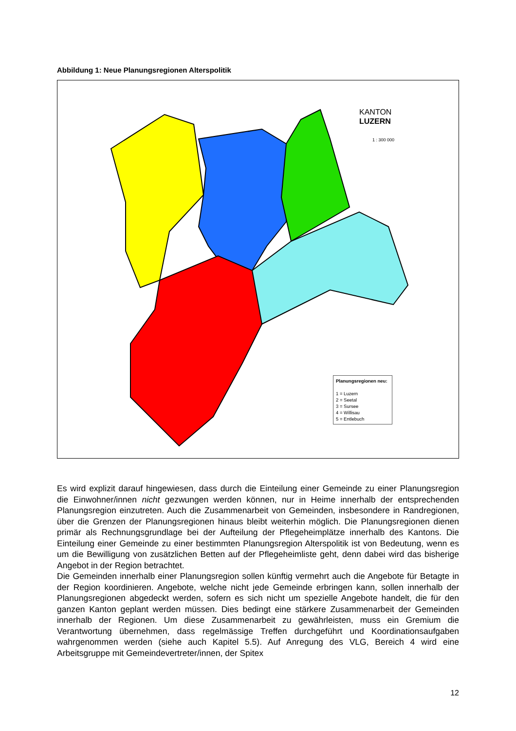Abbildung 1: Neue Planungsregionen Alterspolitik
KANTON
LUZERN
1 : 300 000
Planungsregionen neu:
1 = Luzern
2 = Seetal
3 = Sursee
4 = Willisau
5 = Entlebuch
Es wird explizit darauf hingewiesen, dass durch die Einteilung einer Gemeinde zu einer Planungsregion die Einwohner/innen nicht gezwungen werden können, nur in Heime innerhalb der entsprechenden Planungsregion einzutreten. Auch die Zusammenarbeit von Gemeinden, insbesondere in Randregionen, über die Grenzen der Planungsregionen hinaus bleibt weiterhin möglich. Die Planungsregionen dienen primär als Rechnungsgrundlage bei der Aufteilung der Pflegeheimplätze innerhalb des Kantons. Die Einteilung einer Gemeinde zu einer bestimmten Planungsregion Alterspolitik ist von Bedeutung, wenn es um die Bewilligung von zusätzlichen Betten auf der Pflegeheimliste geht, denn dabei wird das bisherige Angebot in der Region betrachtet.
Die Gemeinden innerhalb einer Planungsregion sollen künftig vermehrt auch die Angebote für Betagte in der Region koordinieren. Angebote, welche nicht jede Gemeinde erbringen kann, sollen innerhalb der Planungsregionen abgedeckt werden, sofern es sich nicht um spezielle Angebote handelt, die für den ganzen Kanton geplant werden müssen. Dies bedingt eine stärkere Zusammenarbeit der Gemeinden innerhalb der Regionen. Um diese Zusammenarbeit zu gewährleisten, muss ein Gremium die Verantwortung übernehmen, dass regelmässige Treffen durchgeführt und Koordinationsaufgaben wahrgenommen werden (siehe auch Kapitel 5.5). Auf Anregung des VLG, Bereich 4 wird eine Arbeitsgruppe mit Gemeindevertreter/innen, der Spitex
12